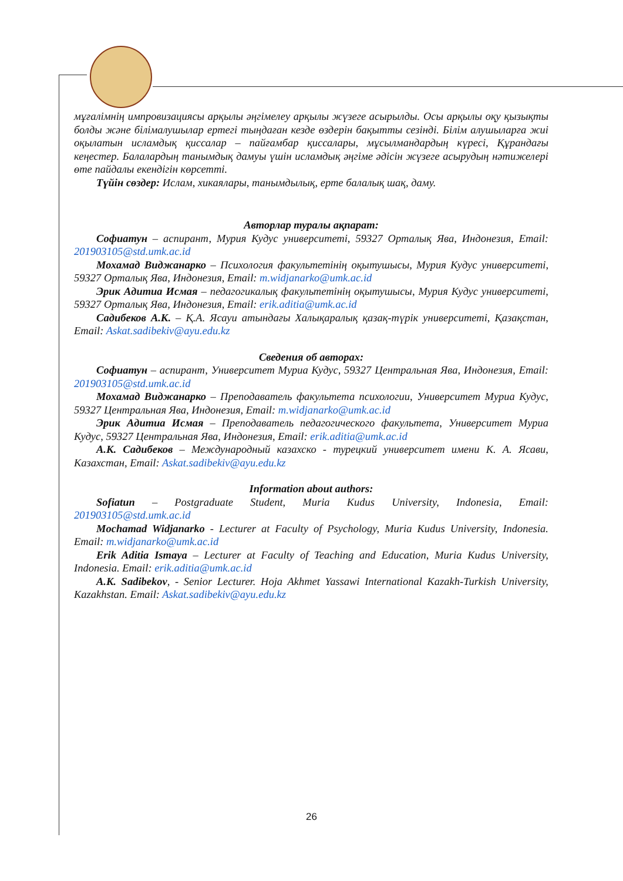мұғалімнің импровизациясы арқылы әңгімелеу арқылы жүзеге асырылды. Осы арқылы оқу қызықты болды және білімалушылар ертегі тыңдаған кезде өздерін бақытты сезінді. Білім алушыларға жиі оқылатын исламдық қиссалар – пайғамбар қиссалары, мұсылмандардың күресі, Құрандағы кеңестер. Балалардың танымдық дамуы үшін исламдық әңгіме әдісін жүзеге асырудың нәтижелері өте пайдалы екендігін көрсетті.
Түйін сөздер: Ислам, хикаялары, танымдылық, ерте балалық шақ, даму.
Авторлар туралы ақпарат:
Софиатун – аспирант, Мурия Кудус университеті, 59327 Орталық Ява, Индонезия, Email: 201903105@std.umk.ac.id
Мохамад Виджанарко – Психология факультетінің оқытушысы, Мурия Кудус университеті, 59327 Орталық Ява, Индонезия, Email: m.widjanarko@umk.ac.id
Эрик Адитиа Исмая – педагогикалық факультетінің оқытушысы, Мурия Кудус университеті, 59327 Орталық Ява, Индонезия, Email: erik.aditia@umk.ac.id
Садибеков А.К. – Қ.А. Ясауи атындағы Халықаралық қазақ-түрік университеті, Қазақстан, Email: Askat.sadibekiv@ayu.edu.kz
Сведения об авторах:
Софиатун – аспирант, Университет Муриа Кудус, 59327 Центральная Ява, Индонезия, Email: 201903105@std.umk.ac.id
Мохамад Виджанарко – Преподаватель факультета психологии, Университет Муриа Кудус, 59327 Центральная Ява, Индонезия, Email: m.widjanarko@umk.ac.id
Эрик Адитиа Исмая – Преподаватель педагогического факультета, Университет Муриа Кудус, 59327 Центральная Ява, Индонезия, Email: erik.aditia@umk.ac.id
А.К. Садибеков – Международный казахско - турецкий университет имени К. А. Ясави, Казахстан, Email: Askat.sadibekiv@ayu.edu.kz
Information about authors:
Sofiatun – Postgraduate Student, Muria Kudus University, Indonesia, Email: 201903105@std.umk.ac.id
Mochamad Widjanarko - Lecturer at Faculty of Psychology, Muria Kudus University, Indonesia. Email: m.widjanarko@umk.ac.id
Erik Aditia Ismaya – Lecturer at Faculty of Teaching and Education, Muria Kudus University, Indonesia. Email: erik.aditia@umk.ac.id
A.K. Sadibekov, - Senior Lecturer. Hoja Akhmet Yassawi International Kazakh-Turkish University, Kazakhstan. Email: Askat.sadibekiv@ayu.edu.kz
26